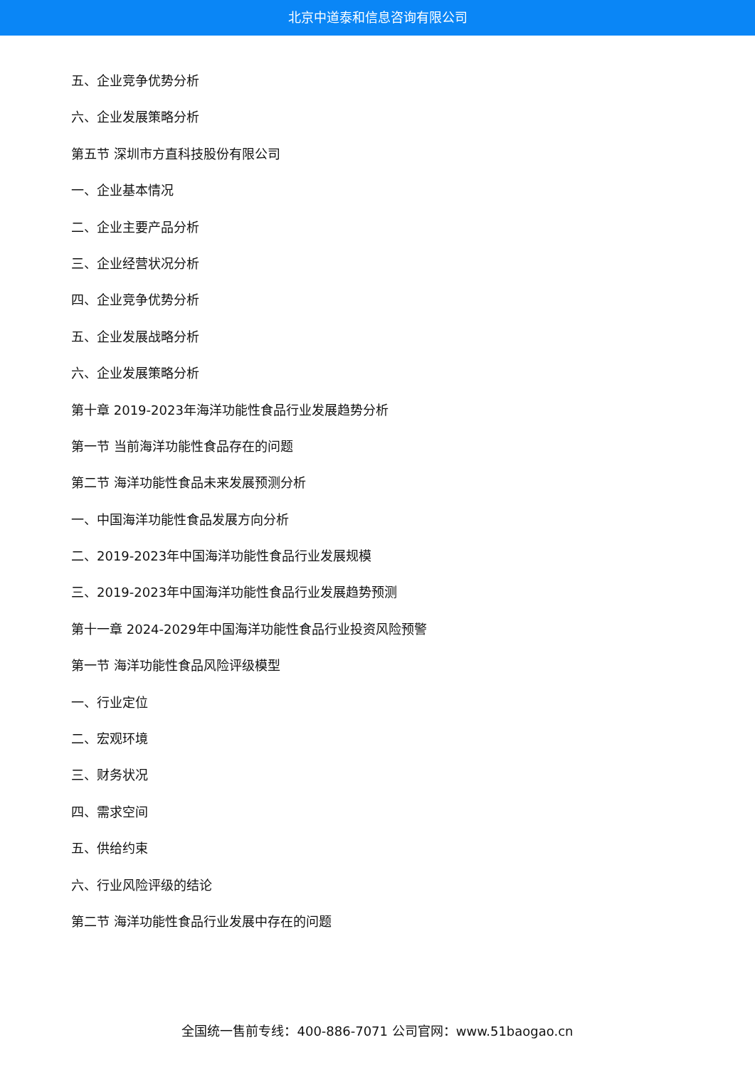北京中道泰和信息咨询有限公司
五、企业竞争优势分析
六、企业发展策略分析
第五节 深圳市方直科技股份有限公司
一、企业基本情况
二、企业主要产品分析
三、企业经营状况分析
四、企业竞争优势分析
五、企业发展战略分析
六、企业发展策略分析
第十章 2019-2023年海洋功能性食品行业发展趋势分析
第一节 当前海洋功能性食品存在的问题
第二节 海洋功能性食品未来发展预测分析
一、中国海洋功能性食品发展方向分析
二、2019-2023年中国海洋功能性食品行业发展规模
三、2019-2023年中国海洋功能性食品行业发展趋势预测
第十一章 2024-2029年中国海洋功能性食品行业投资风险预警
第一节 海洋功能性食品风险评级模型
一、行业定位
二、宏观环境
三、财务状况
四、需求空间
五、供给约束
六、行业风险评级的结论
第二节 海洋功能性食品行业发展中存在的问题
全国统一售前专线：400-886-7071 公司官网：www.51baogao.cn